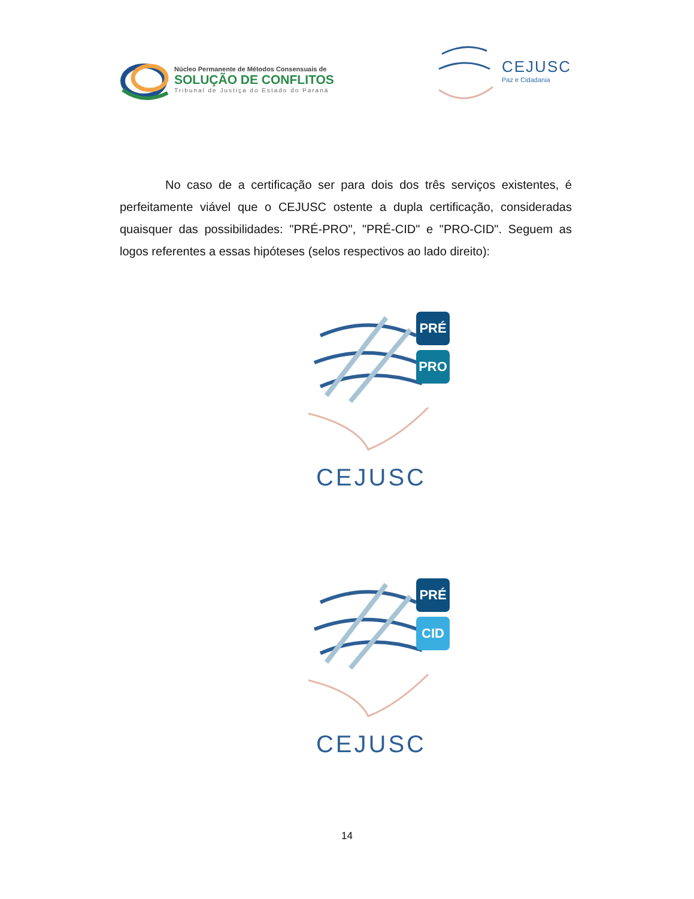Núcleo Permanente de Métodos Consensuais de
SOLUÇÃO DE CONFLITOS
Tribunal de Justiça do Estado do Paraná
CEJUSC
Paz e Cidadania
No caso de a certificação ser para dois dos três serviços existentes, é perfeitamente viável que o CEJUSC ostente a dupla certificação, consideradas quaisquer das possibilidades: "PRÉ-PRO", "PRÉ-CID" e "PRO-CID". Seguem as logos referentes a essas hipóteses (selos respectivos ao lado direito):
PRÉ
PRO
CEJUSC
PRÉ
CID
CEJUSC
14